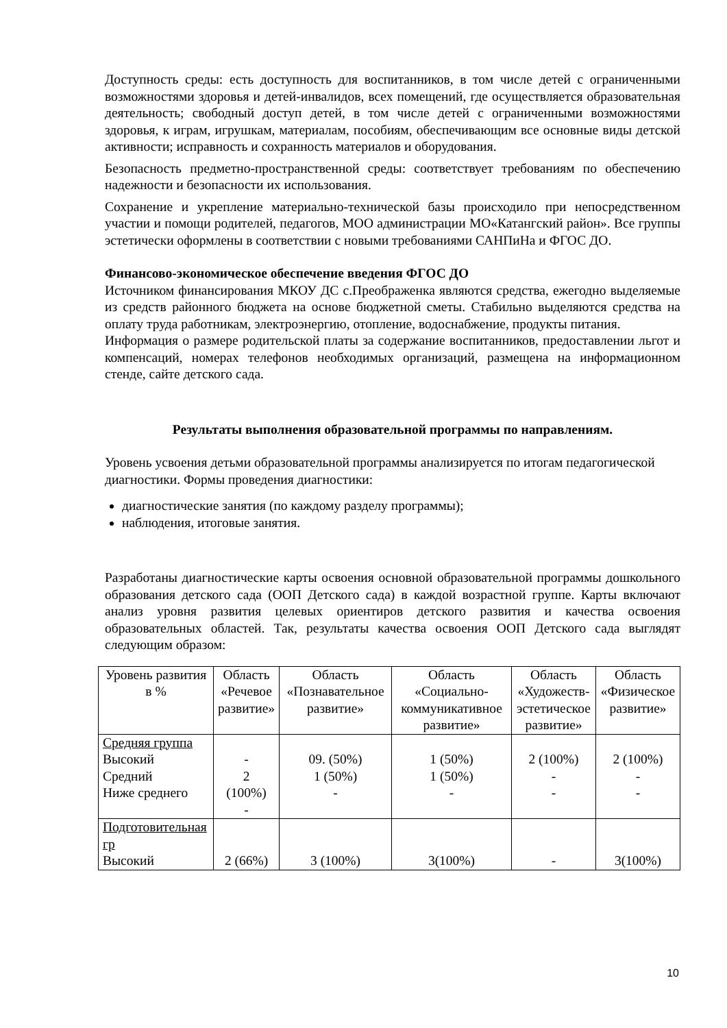Доступность среды: есть доступность для воспитанников, в том числе детей с ограниченными возможностями здоровья и детей-инвалидов, всех помещений, где осуществляется образовательная деятельность; свободный доступ детей, в том числе детей с ограниченными возможностями здоровья, к играм, игрушкам, материалам, пособиям, обеспечивающим все основные виды детской активности; исправность и сохранность материалов и оборудования.
Безопасность предметно-пространственной среды: соответствует требованиям по обеспечению надежности и безопасности их использования.
Сохранение и укрепление материально-технической базы происходило при непосредственном участии и помощи родителей, педагогов, МОО администрации МО«Катангский район». Все группы эстетически оформлены в соответствии с новыми требованиями САНПиНа и ФГОС ДО.
Финансово-экономическое обеспечение введения ФГОС ДО
Источником финансирования МКОУ ДС с.Преображенка являются средства, ежегодно выделяемые из средств районного бюджета на основе бюджетной сметы. Стабильно выделяются средства на оплату труда работникам, электроэнергию, отопление, водоснабжение, продукты питания.
Информация о размере родительской платы за содержание воспитанников, предоставлении льгот и компенсаций, номерах телефонов необходимых организаций, размещена на информационном стенде, сайте детского сада.
Результаты выполнения образовательной программы по направлениям.
Уровень усвоения детьми образовательной программы анализируется по итогам педагогической диагностики. Формы проведения диагностики:
диагностические занятия (по каждому разделу программы);
наблюдения, итоговые занятия.
Разработаны диагностические карты освоения основной образовательной программы дошкольного образования детского сада (ООП Детского сада) в каждой возрастной группе. Карты включают анализ уровня развития целевых ориентиров детского развития и качества освоения образовательных областей. Так, результаты качества освоения ООП Детского сада выглядят следующим образом:
| Уровень развития в % | Область «Речевое развитие» | Область «Познавательное развитие» | Область «Социально-коммуникативное развитие» | Область «Художеств-эстетическое развитие» | Область «Физическое развитие» |
| Средняя группа Высокий Средний Ниже среднего | - 2 (100%) - | 09. (50%) 1 (50%) - | 1 (50%) 1 (50%) - | 2 (100%) - - | 2 (100%) - - |
| Подготовительная гр Высокий | 2 (66%) | 3 (100%) | 3(100%) | - | 3(100%) |
10